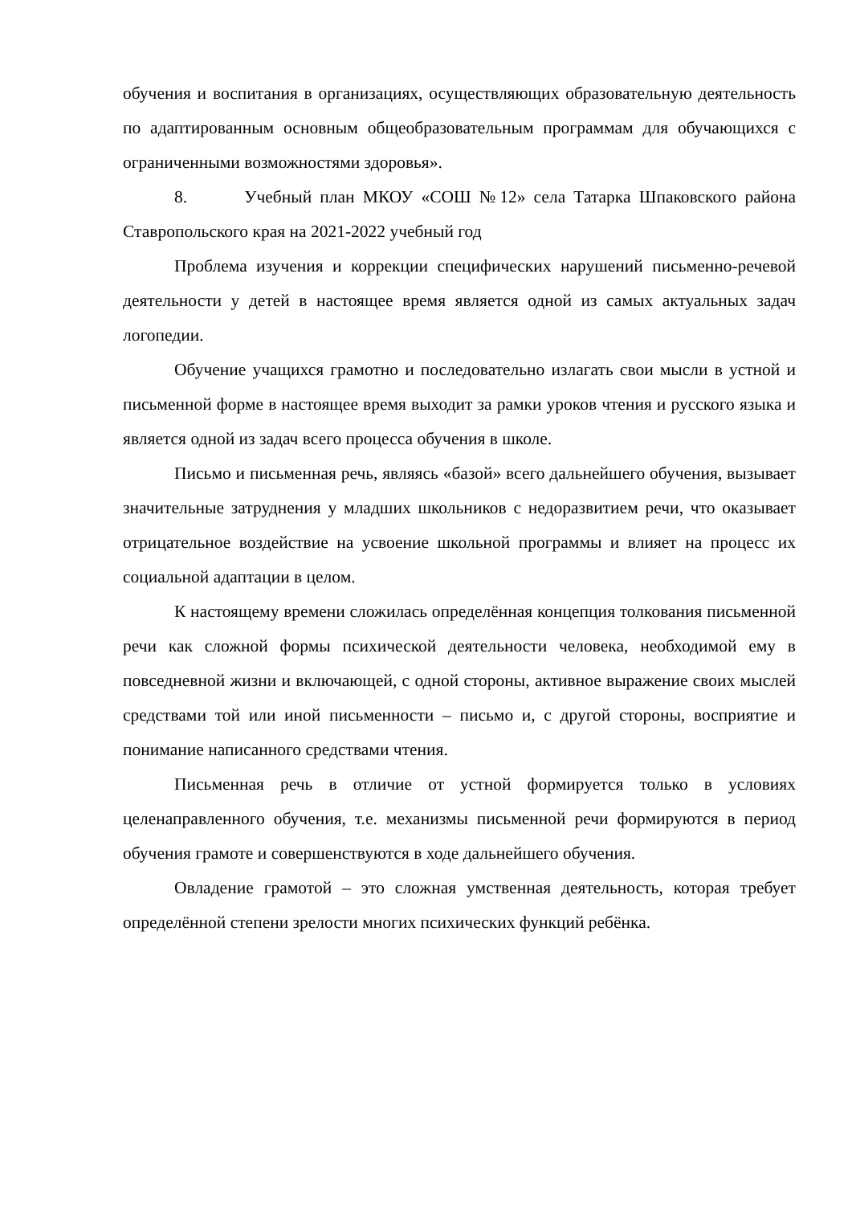обучения и воспитания в организациях, осуществляющих образовательную деятельность по адаптированным основным общеобразовательным программам для обучающихся с ограниченными возможностями здоровья».
8. Учебный план МКОУ «СОШ №12» села Татарка Шпаковского района Ставропольского края на 2021-2022 учебный год
Проблема изучения и коррекции специфических нарушений письменно-речевой деятельности у детей в настоящее время является одной из самых актуальных задач логопедии.
Обучение учащихся грамотно и последовательно излагать свои мысли в устной и письменной форме в настоящее время выходит за рамки уроков чтения и русского языка и является одной из задач всего процесса обучения в школе.
Письмо и письменная речь, являясь «базой» всего дальнейшего обучения, вызывает значительные затруднения у младших школьников с недоразвитием речи, что оказывает отрицательное воздействие на усвоение школьной программы и влияет на процесс их социальной адаптации в целом.
К настоящему времени сложилась определённая концепция толкования письменной речи как сложной формы психической деятельности человека, необходимой ему в повседневной жизни и включающей, с одной стороны, активное выражение своих мыслей средствами той или иной письменности – письмо и, с другой стороны, восприятие и понимание написанного средствами чтения.
Письменная речь в отличие от устной формируется только в условиях целенаправленного обучения, т.е. механизмы письменной речи формируются в период обучения грамоте и совершенствуются в ходе дальнейшего обучения.
Овладение грамотой – это сложная умственная деятельность, которая требует определённой степени зрелости многих психических функций ребёнка.